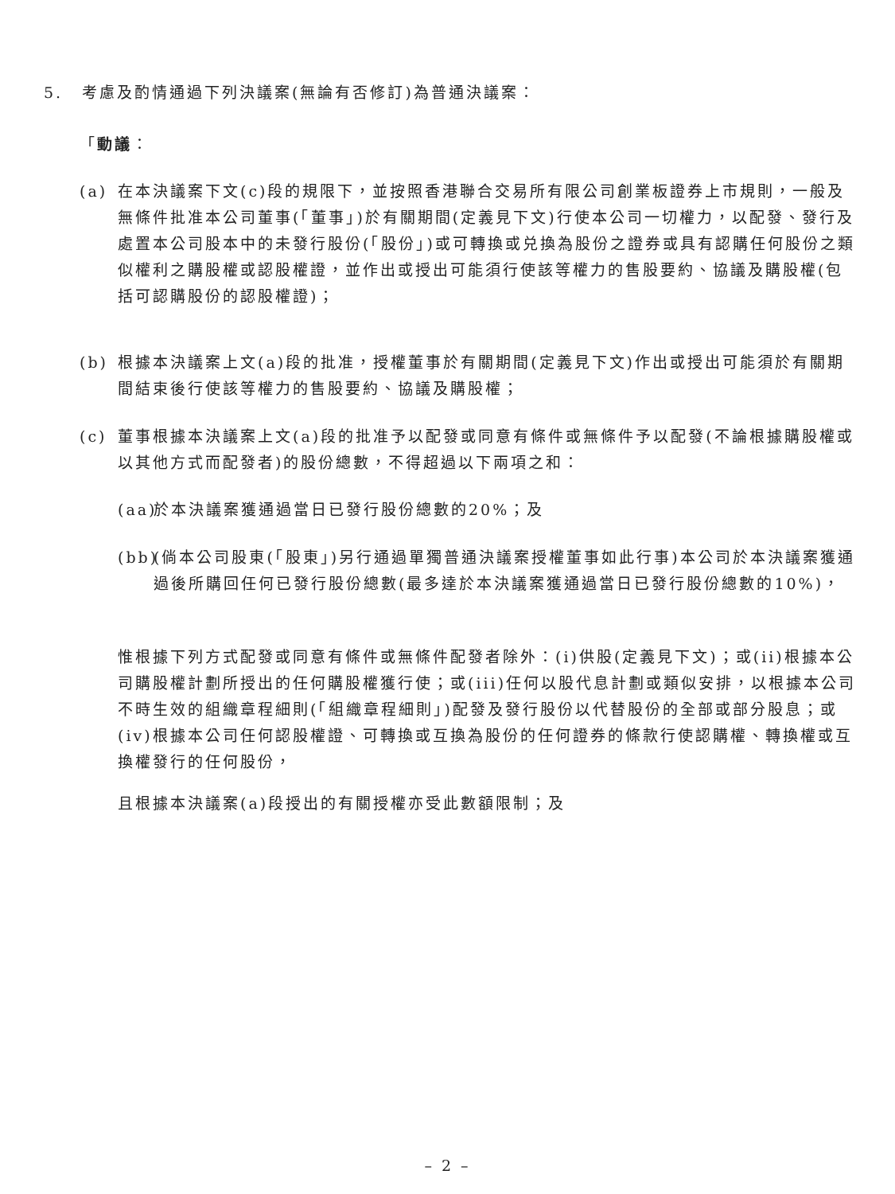5. 考慮及酌情通過下列決議案(無論有否修訂)為普通決議案：
「動議：
(a) 在本決議案下文(c)段的規限下，並按照香港聯合交易所有限公司創業板證券上市規則，一般及無條件批准本公司董事(「董事」)於有關期間(定義見下文)行使本公司一切權力，以配發、發行及處置本公司股本中的未發行股份(「股份」)或可轉換或兑換為股份之證券或具有認購任何股份之類似權利之購股權或認股權證，並作出或授出可能須行使該等權力的售股要約、協議及購股權(包括可認購股份的認股權證)；
(b) 根據本決議案上文(a)段的批准，授權董事於有關期間(定義見下文)作出或授出可能須於有關期間結束後行使該等權力的售股要約、協議及購股權；
(c) 董事根據本決議案上文(a)段的批准予以配發或同意有條件或無條件予以配發(不論根據購股權或以其他方式而配發者)的股份總數，不得超過以下兩項之和：
(aa)
於本決議案獲通過當日已發行股份總數的20%；及
(bb)
(倘本公司股東(「股東」)另行通過單獨普通決議案授權董事如此行事)本公司於本決議案獲通過後所購回任何已發行股份總數(最多達於本決議案獲通過當日已發行股份總數的10%)，
惟根據下列方式配發或同意有條件或無條件配發者除外：(i)供股(定義見下文)；或(ii)根據本公司購股權計劃所授出的任何購股權獲行使；或(iii)任何以股代息計劃或類似安排，以根據本公司不時生效的組織章程細則(「組織章程細則」)配發及發行股份以代替股份的全部或部分股息；或(iv)根據本公司任何認股權證、可轉換或互換為股份的任何證券的條款行使認購權、轉換權或互換權發行的任何股份，
且根據本決議案(a)段授出的有關授權亦受此數額限制；及
– 2 –